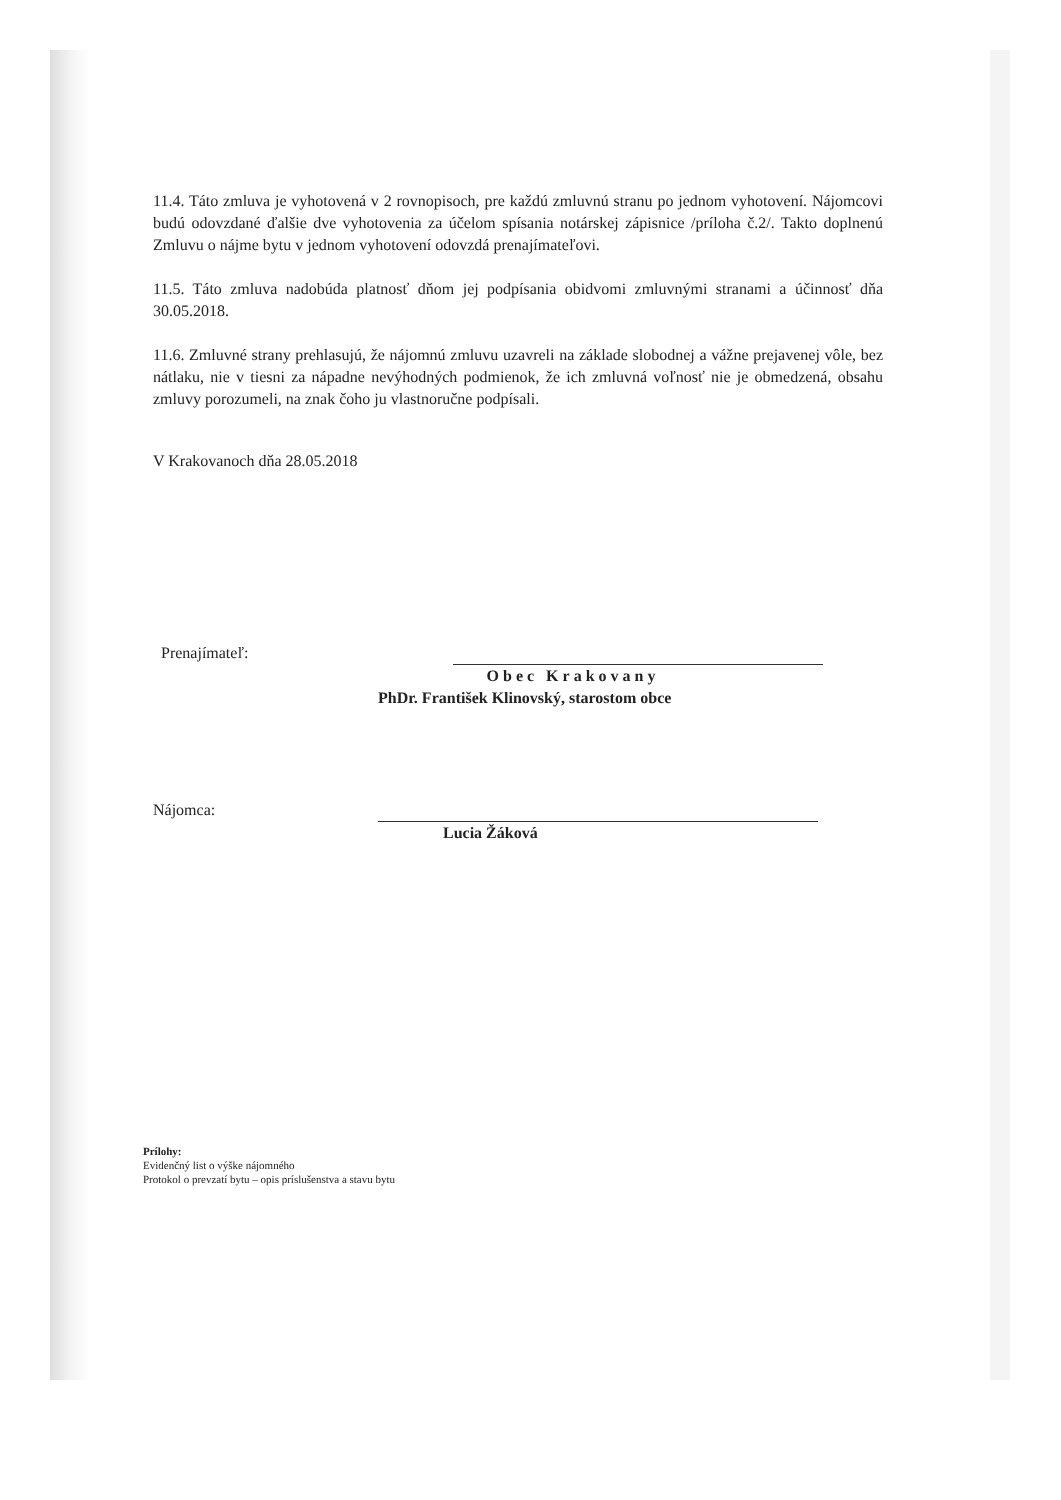11.4. Táto zmluva je vyhotovená v 2 rovnopisoch, pre každú zmluvnú stranu po jednom vyhotovení. Nájomcovi budú odovzdané ďalšie dve vyhotovenia za účelom spísania notárskej zápisnice /príloha č.2/. Takto doplnenú Zmluvu o nájme bytu v jednom vyhotovení odovzdá prenajímateľovi.
11.5. Táto zmluva nadobúda platnosť dňom jej podpísania obidvomi zmluvnými stranami a účinnosť dňa 30.05.2018.
11.6. Zmluvné strany prehlasujú, že nájomnú zmluvu uzavreli na základe slobodnej a vážne prejavenej vôle, bez nátlaku, nie v tiesni za nápadne nevýhodných podmienok, že ich zmluvná voľnosť nie je obmedzená, obsahu zmluvy porozumeli, na znak čoho ju vlastnoručne podpísali.
V Krakovanoch dňa 28.05.2018
Prenajímateľ:
Obec Krakovany
PhDr. František Klinovský, starostom obce
Nájomca:
Lucia Žáková
Prílohy:
Evidenčný list o výške nájomného
Protokol o prevzatí bytu – opis príslušenstva a stavu bytu